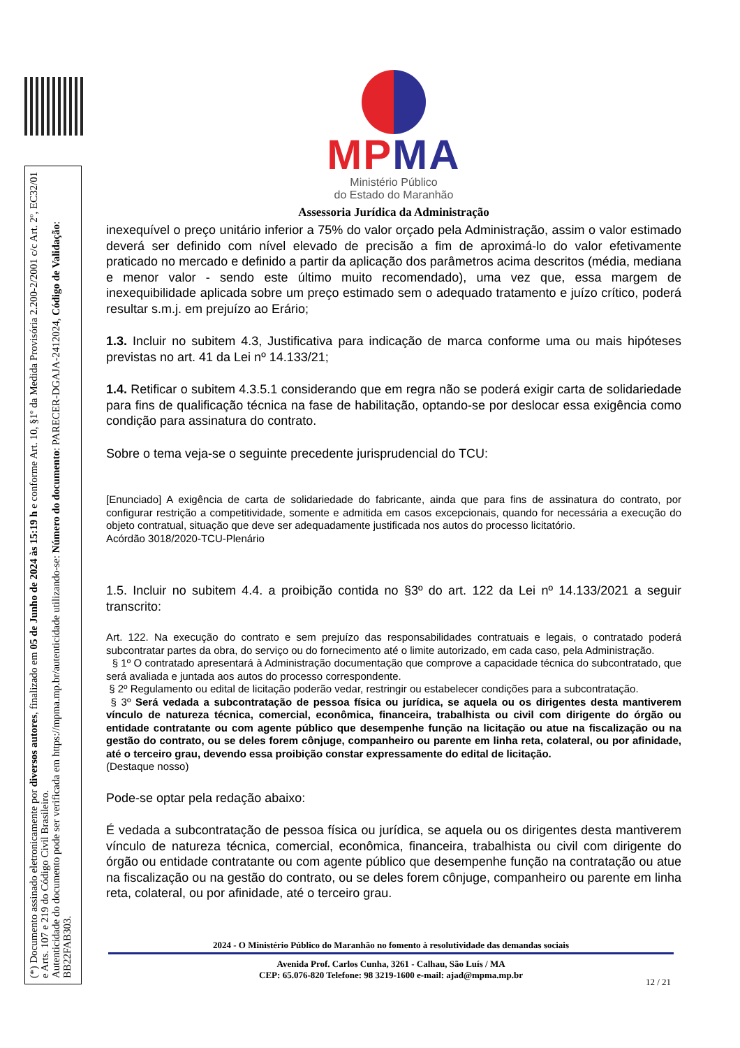(*) Documento assinado eletronicamente por diversos autores, finalizado em 05 de Junho de 2024 às 15:19 h e conforme Art. 10, §1º da Medida Provisória 2.200-2/2001 c/c Art. 2º, EC32/01 e Arts. 107 e 219 do Código Civil Brasileiro.
Autenticidade do documento pode ser verificada em https://mpma.mp.br/autenticidade utilizando-se: Número do documento: PARECER-DGAJA-2412024, Código de Validação: BB22FAB303.
MPMA
Ministério Público
do Estado do Maranhão
Assessoria Jurídica da Administração
inexequível o preço unitário inferior a 75% do valor orçado pela Administração, assim o valor estimado deverá ser definido com nível elevado de precisão a fim de aproximá-lo do valor efetivamente praticado no mercado e definido a partir da aplicação dos parâmetros acima descritos (média, mediana e menor valor - sendo este último muito recomendado), uma vez que, essa margem de inexequibilidade aplicada sobre um preço estimado sem o adequado tratamento e juízo crítico, poderá resultar s.m.j. em prejuízo ao Erário;
1.3. Incluir no subitem 4.3, Justificativa para indicação de marca conforme uma ou mais hipóteses previstas no art. 41 da Lei nº 14.133/21;
1.4. Retificar o subitem 4.3.5.1 considerando que em regra não se poderá exigir carta de solidariedade para fins de qualificação técnica na fase de habilitação, optando-se por deslocar essa exigência como condição para assinatura do contrato.
Sobre o tema veja-se o seguinte precedente jurisprudencial do TCU:
[Enunciado] A exigência de carta de solidariedade do fabricante, ainda que para fins de assinatura do contrato, por configurar restrição a competitividade, somente e admitida em casos excepcionais, quando for necessária a execução do objeto contratual, situação que deve ser adequadamente justificada nos autos do processo licitatório.
Acórdão 3018/2020-TCU-Plenário
1.5. Incluir no subitem 4.4. a proibição contida no §3º do art. 122 da Lei nº 14.133/2021 a seguir transcrito:
Art. 122. Na execução do contrato e sem prejuízo das responsabilidades contratuais e legais, o contratado poderá subcontratar partes da obra, do serviço ou do fornecimento até o limite autorizado, em cada caso, pela Administração.
§ 1º O contratado apresentará à Administração documentação que comprove a capacidade técnica do subcontratado, que será avaliada e juntada aos autos do processo correspondente.
§ 2º Regulamento ou edital de licitação poderão vedar, restringir ou estabelecer condições para a subcontratação.
§ 3º Será vedada a subcontratação de pessoa física ou jurídica, se aquela ou os dirigentes desta mantiverem vínculo de natureza técnica, comercial, econômica, financeira, trabalhista ou civil com dirigente do órgão ou entidade contratante ou com agente público que desempenhe função na licitação ou atue na fiscalização ou na gestão do contrato, ou se deles forem cônjuge, companheiro ou parente em linha reta, colateral, ou por afinidade, até o terceiro grau, devendo essa proibição constar expressamente do edital de licitação.
(Destaque nosso)
Pode-se optar pela redação abaixo:
É vedada a subcontratação de pessoa física ou jurídica, se aquela ou os dirigentes desta mantiverem vínculo de natureza técnica, comercial, econômica, financeira, trabalhista ou civil com dirigente do órgão ou entidade contratante ou com agente público que desempenhe função na contratação ou atue na fiscalização ou na gestão do contrato, ou se deles forem cônjuge, companheiro ou parente em linha reta, colateral, ou por afinidade, até o terceiro grau.
2024 - O Ministério Público do Maranhão no fomento à resolutividade das demandas sociais
Avenida Prof. Carlos Cunha, 3261 - Calhau, São Luís / MA
CEP: 65.076-820 Telefone: 98 3219-1600 e-mail: ajad@mpma.mp.br
12 / 21